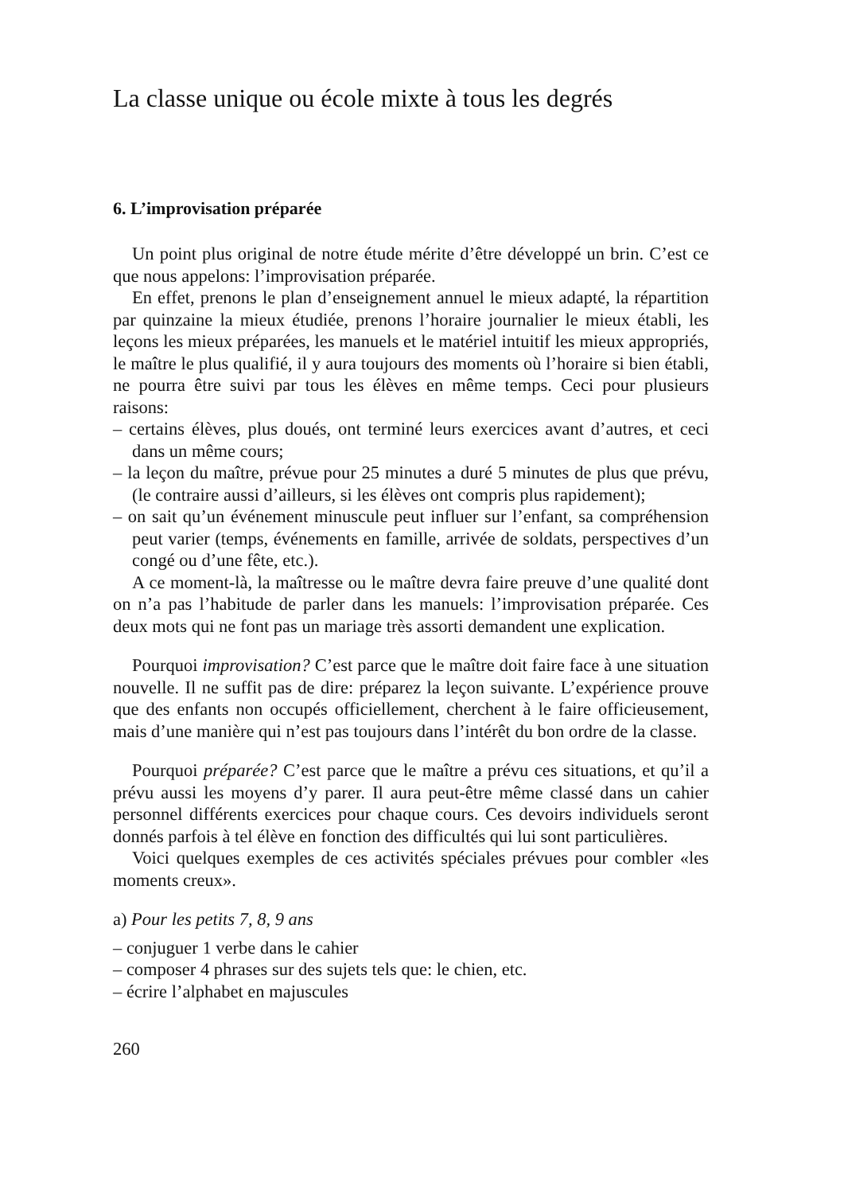La classe unique ou école mixte à tous les degrés
6. L’improvisation préparée
Un point plus original de notre étude mérite d’être développé un brin. C’est ce que nous appelons: l’improvisation préparée.
En effet, prenons le plan d’enseignement annuel le mieux adapté, la répartition par quinzaine la mieux étudiée, prenons l’horaire journalier le mieux établi, les leçons les mieux préparées, les manuels et le matériel intuitif les mieux appropriés, le maître le plus qualifié, il y aura toujours des moments où l’horaire si bien établi, ne pourra être suivi par tous les élèves en même temps. Ceci pour plusieurs raisons:
– certains élèves, plus doués, ont terminé leurs exercices avant d’autres, et ceci dans un même cours;
– la leçon du maître, prévue pour 25 minutes a duré 5 minutes de plus que prévu, (le contraire aussi d’ailleurs, si les élèves ont compris plus rapidement);
– on sait qu’un événement minuscule peut influer sur l’enfant, sa compréhension peut varier (temps, événements en famille, arrivée de soldats, perspectives d’un congé ou d’une fête, etc.).
A ce moment-là, la maîtresse ou le maître devra faire preuve d’une qualité dont on n’a pas l’habitude de parler dans les manuels: l’improvisation préparée. Ces deux mots qui ne font pas un mariage très assorti demandent une explication.
Pourquoi improvisation? C’est parce que le maître doit faire face à une situation nouvelle. Il ne suffit pas de dire: préparez la leçon suivante. L’expérience prouve que des enfants non occupés officiellement, cherchent à le faire officieusement, mais d’une manière qui n’est pas toujours dans l’intérêt du bon ordre de la classe.
Pourquoi préparée? C’est parce que le maître a prévu ces situations, et qu’il a prévu aussi les moyens d’y parer. Il aura peut-être même classé dans un cahier personnel différents exercices pour chaque cours. Ces devoirs individuels seront donnés parfois à tel élève en fonction des difficultés qui lui sont particulières.
Voici quelques exemples de ces activités spéciales prévues pour combler «les moments creux».
a) Pour les petits 7, 8, 9 ans
– conjuguer 1 verbe dans le cahier
– composer 4 phrases sur des sujets tels que: le chien, etc.
– écrire l’alphabet en majuscules
260